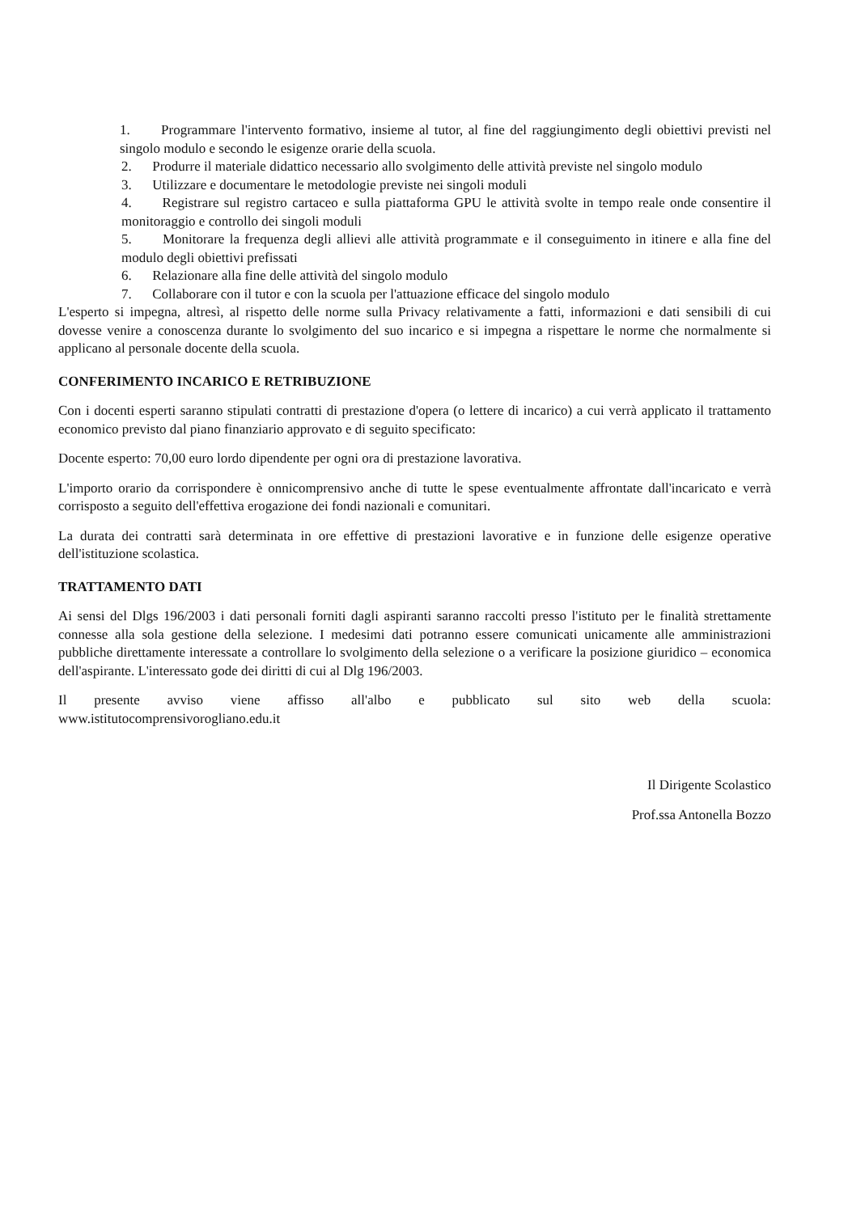1. Programmare l'intervento formativo, insieme al tutor, al fine del raggiungimento degli obiettivi previsti nel singolo modulo e secondo le esigenze orarie della scuola.
2. Produrre il materiale didattico necessario allo svolgimento delle attività previste nel singolo modulo
3. Utilizzare e documentare le metodologie previste nei singoli moduli
4. Registrare sul registro cartaceo e sulla piattaforma GPU le attività svolte in tempo reale onde consentire il monitoraggio e controllo dei singoli moduli
5. Monitorare la frequenza degli allievi alle attività programmate e il conseguimento in itinere e alla fine del modulo degli obiettivi prefissati
6. Relazionare alla fine delle attività del singolo modulo
7. Collaborare con il tutor e con la scuola per l'attuazione efficace del singolo modulo
L'esperto si impegna, altresì, al rispetto delle norme sulla Privacy relativamente a fatti, informazioni e dati sensibili di cui dovesse venire a conoscenza durante lo svolgimento del suo incarico e si impegna a rispettare le norme che normalmente si applicano al personale docente della scuola.
CONFERIMENTO INCARICO E RETRIBUZIONE
Con i docenti esperti saranno stipulati contratti di prestazione d'opera (o lettere di incarico) a cui verrà applicato il trattamento economico previsto dal piano finanziario approvato e di seguito specificato:
Docente esperto: 70,00 euro lordo dipendente per ogni ora di prestazione lavorativa.
L'importo orario da corrispondere è onnicomprensivo anche di tutte le spese eventualmente affrontate dall'incaricato e verrà corrisposto a seguito dell'effettiva erogazione dei fondi nazionali e comunitari.
La durata dei contratti sarà determinata in ore effettive di prestazioni lavorative e in funzione delle esigenze operative dell'istituzione scolastica.
TRATTAMENTO DATI
Ai sensi del Dlgs 196/2003 i dati personali forniti dagli aspiranti saranno raccolti presso l'istituto per le finalità strettamente connesse alla sola gestione della selezione. I medesimi dati potranno essere comunicati unicamente alle amministrazioni pubbliche direttamente interessate a controllare lo svolgimento della selezione o a verificare la posizione giuridico – economica dell'aspirante. L'interessato gode dei diritti di cui al Dlg 196/2003.
Il presente avviso viene affisso all'albo e pubblicato sul sito web della scuola:
www.istitutocomprensivorogliano.edu.it
Il Dirigente Scolastico
Prof.ssa Antonella Bozzo